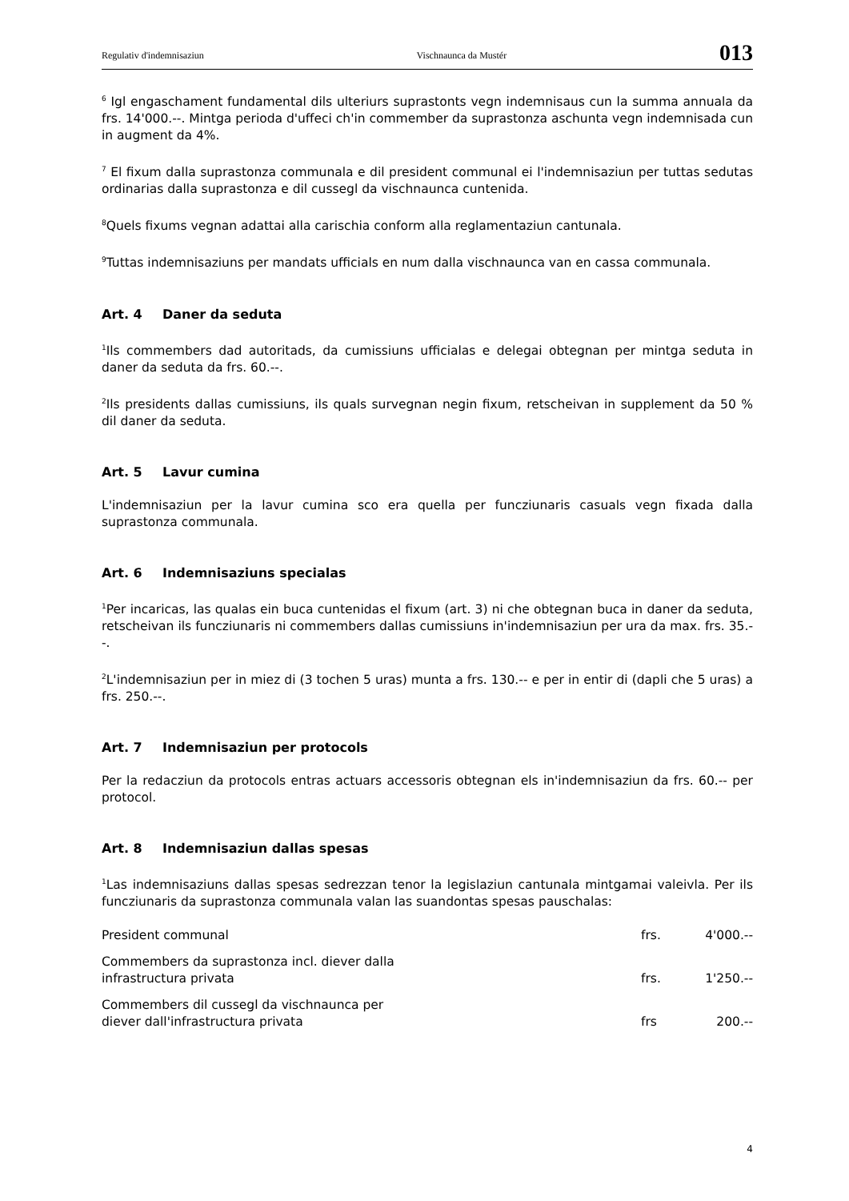Regulativ d'indemnisaziun Vischnaunca da Mustér 013
<sup>6</sup> Igl engaschament fundamental dils ulteriurs suprastonts vegn indemnisaus cun la summa annuala da frs. 14'000.--. Mintga perioda d'uffeci ch'in commember da suprastonza aschunta vegn indemnisada cun in augment da 4%.
<sup>7</sup> El fixum dalla suprastonza communala e dil president communal ei l'indemnisaziun per tuttas sedutas ordinarias dalla suprastonza e dil cussegl da vischnaunca cuntenida.
<sup>8</sup> Quels fixums vegnan adattai alla carischia conform alla reglamentaziun cantunala.
<sup>9</sup> Tuttas indemnisaziuns per mandats ufficials en num dalla vischnaunca van en cassa communala.
Art. 4 Daner da seduta
<sup>1</sup> Ils commembers dad autoritads, da cumissiuns ufficialas e delegai obtegnan per mintga seduta in daner da seduta da frs. 60.--.
<sup>2</sup> Ils presidents dallas cumissiuns, ils quals survegnan negin fixum, retscheivan in supplement da 50 % dil daner da seduta.
Art. 5 Lavur cumina
L'indemnisaziun per la lavur cumina sco era quella per funcziunaris casuals vegn fixada dalla suprastonza communala.
Art. 6 Indemnisaziuns specialas
<sup>1</sup> Per incaricas, las qualas ein buca cuntenidas el fixum (art. 3) ni che obtegnan buca in daner da seduta, retscheivan ils funcziunaris ni commembers dallas cumissiuns in'indemnisaziun per ura da max. frs. 35.--.
<sup>2</sup> L'indemnisaziun per in miez di (3 tochen 5 uras) munta a frs. 130.-- e per in entir di (dapli che 5 uras) a frs. 250.--.
Art. 7 Indemnisaziun per protocols
Per la redacziun da protocols entras actuars accessoris obtegnan els in'indemnisaziun da frs. 60.-- per protocol.
Art. 8 Indemnisaziun dallas spesas
<sup>1</sup> Las indemnisaziuns dallas spesas sedrezzan tenor la legislaziun cantunala mintgamai valeivla. Per ils funcziunaris da suprastonza communala valan las suandontas spesas pauschalas:
| President communal | frs. | 4'000.-- |
| Commembers da suprastonza incl. diever dalla infrastructura privata | frs. | 1'250.-- |
| Commembers dil cussegl da vischnaunca per diever dall'infrastructura privata | frs | 200.-- |
4